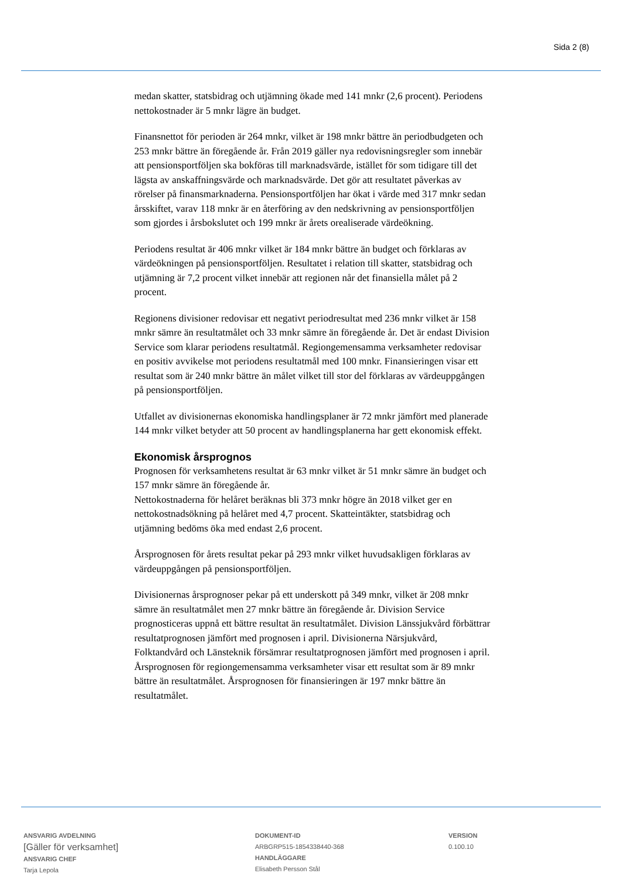Sida 2 (8)
medan skatter, statsbidrag och utjämning ökade med 141 mnkr (2,6 procent). Periodens nettokostnader är 5 mnkr lägre än budget.
Finansnettot för perioden är 264 mnkr, vilket är 198 mnkr bättre än period­budgeten och 253 mnkr bättre än föregående år. Från 2019 gäller nya redo­visningsregler som innebär att pensionsportföljen ska bokföras till mark­nadsvärde, istället för som tidigare till det lägsta av anskaffningsvärde och marknadsvärde. Det gör att resultatet påverkas av rörelser på finansmark­naderna. Pensionsportföljen har ökat i värde med 317 mnkr sedan årsskiftet, varav 118 mnkr är en återföring av den nedskrivning av pensionsportföljen som gjordes i årsbokslutet och 199 mnkr är årets orealiserade värdeökning.
Periodens resultat är 406 mnkr vilket är 184 mnkr bättre än budget och för­klaras av värdeökningen på pensionsportföljen. Resultatet i relation till skat­ter, statsbidrag och utjämning är 7,2 procent vilket innebär att regionen når det finansiella målet på 2 procent.
Regionens divisioner redovisar ett negativt periodresultat med 236 mnkr vilket är 158 mnkr sämre än resultatmålet och 33 mnkr sämre än föregående år. Det är endast Division Service som klarar periodens resultatmål. Region­gemensamma verksamheter redovisar en positiv avvikelse mot periodens resultatmål med 100 mnkr. Finansieringen visar ett resultat som är 240 mnkr bättre än målet vilket till stor del förklaras av värdeuppgången på pensions­portföljen.
Utfallet av divisionernas ekonomiska handlingsplaner är 72 mnkr jämfört med planerade 144 mnkr vilket betyder att 50 procent av handlingsplanerna har gett ekonomisk effekt.
Ekonomisk årsprognos
Prognosen för verksamhetens resultat är 63 mnkr vilket är 51 mnkr sämre än budget och 157 mnkr sämre än föregående år.
Nettokostnaderna för helåret beräknas bli 373 mnkr högre än 2018 vilket ger en nettokostnadsökning på helåret med 4,7 procent. Skatteintäkter, statsbi­drag och utjämning bedöms öka med endast 2,6 procent.
Årsprognosen för årets resultat pekar på 293 mnkr vilket huvudsakligen förklaras av värdeuppgången på pensionsportföljen.
Divisionernas årsprognoser pekar på ett underskott på 349 mnkr, vilket är 208 mnkr sämre än resultatmålet men 27 mnkr bättre än föregående år. Di­vision Service prognosticeras uppnå ett bättre resultat än resultatmålet. Di­vision Länssjukvård förbättrar resultatprognosen jämfört med prognosen i april. Divisionerna Närsjukvård, Folktandvård och Länsteknik försämrar resultatprognosen jämfört med prognosen i april.
Årsprognosen för regiongemensamma verksamheter visar ett resultat som är 89 mnkr bättre än resultatmålet. Årsprognosen för finansieringen är 197 mnkr bättre än resultatmålet.
ANSVARIG AVDELNING
[Gäller för verksamhet]
ANSVARIG CHEF
Tarja Lepola
DOKUMENT-ID
ARBGRP515-1854338440-368
HANDLÄGGARE
Elisabeth Persson Stål
VERSION
0.100.10